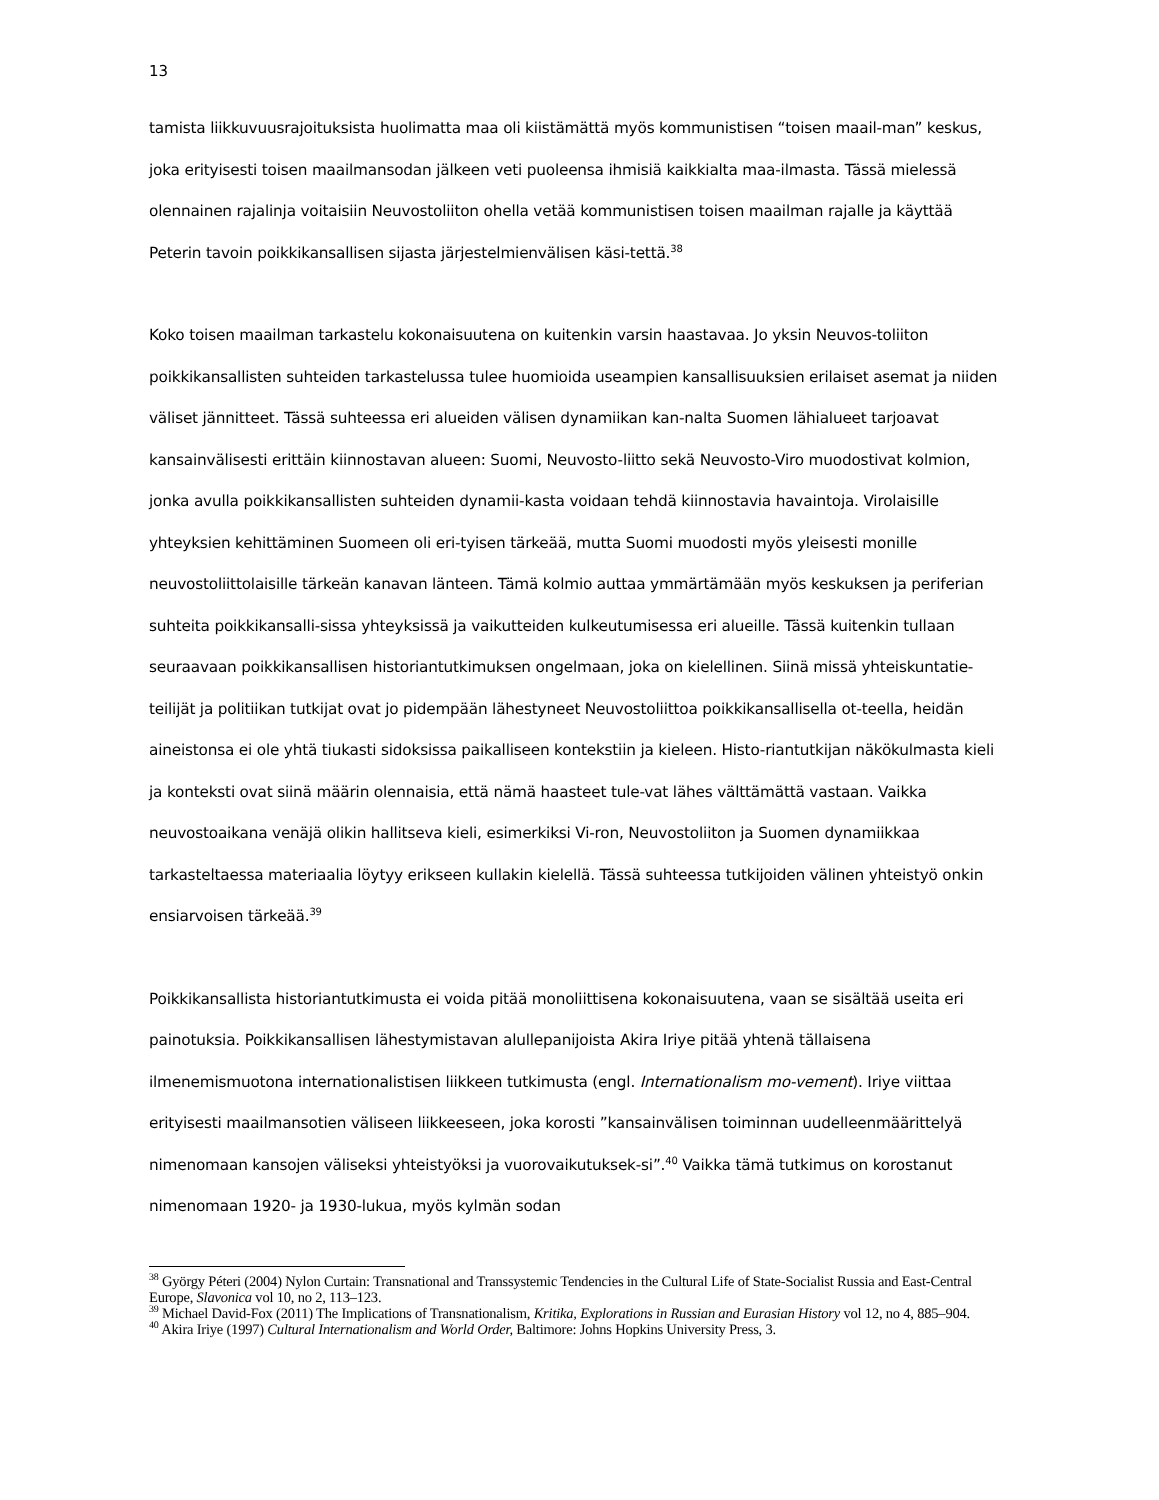13
tamista liikkuvuusrajoituksista huolimatta maa oli kiistämättä myös kommunistisen “toisen maail-man” keskus, joka erityisesti toisen maailmansodan jälkeen veti puoleensa ihmisiä kaikkialta maa-ilmasta. Tässä mielessä olennainen rajalinja voitaisiin Neuvostoliiton ohella vetää kommunistisen toisen maailman rajalle ja käyttää Peterin tavoin poikkikansallisen sijasta järjestelmienvälisen käsi-tettä.<sup>38</sup>
Koko toisen maailman tarkastelu kokonaisuutena on kuitenkin varsin haastavaa. Jo yksin Neuvos-toliiton poikkikansallisten suhteiden tarkastelussa tulee huomioida useampien kansallisuuksien erilaiset asemat ja niiden väliset jännitteet. Tässä suhteessa eri alueiden välisen dynamiikan kan-nalta Suomen lähialueet tarjoavat kansainvälisesti erittäin kiinnostavan alueen: Suomi, Neuvosto-liitto sekä Neuvosto-Viro muodostivat kolmion, jonka avulla poikkikansallisten suhteiden dynamii-kasta voidaan tehdä kiinnostavia havaintoja. Virolaisille yhteyksien kehittäminen Suomeen oli eri-tyisen tärkeää, mutta Suomi muodosti myös yleisesti monille neuvostoliittolaisille tärkeän kanavan länteen. Tämä kolmio auttaa ymmärtämään myös keskuksen ja periferian suhteita poikkikansalli-sissa yhteyksissä ja vaikutteiden kulkeutumisessa eri alueille. Tässä kuitenkin tullaan seuraavaan poikkikansallisen historiantutkimuksen ongelmaan, joka on kielellinen. Siinä missä yhteiskuntatie-teilijät ja politiikan tutkijat ovat jo pidempään lähestyneet Neuvostoliittoa poikkikansallisella ot-teella, heidän aineistonsa ei ole yhtä tiukasti sidoksissa paikalliseen kontekstiin ja kieleen. Histo-riantutkijan näkökulmasta kieli ja konteksti ovat siinä määrin olennaisia, että nämä haasteet tule-vat lähes välttämättä vastaan. Vaikka neuvostoaikana venäjä olikin hallitseva kieli, esimerkiksi Vi-ron, Neuvostoliiton ja Suomen dynamiikkaa tarkasteltaessa materiaalia löytyy erikseen kullakin kielellä. Tässä suhteessa tutkijoiden välinen yhteistyö onkin ensiarvoisen tärkeää.<sup>39</sup>
Poikkikansallista historiantutkimusta ei voida pitää monoliittisena kokonaisuutena, vaan se sisältää useita eri painotuksia. Poikkikansallisen lähestymistavan alullepanijoista Akira Iriye pitää yhtenä tällaisena ilmenemismuotona internationalistisen liikkeen tutkimusta (engl. Internationalism mo-vement). Iriye viittaa erityisesti maailmansotien väliseen liikkeeseen, joka korosti ”kansainvälisen toiminnan uudelleenmäärittelyä nimenomaan kansojen väliseksi yhteistyöksi ja vuorovaikutuksek-si”.<sup>40</sup> Vaikka tämä tutkimus on korostanut nimenomaan 1920- ja 1930-lukua, myös kylmän sodan
<sup>38</sup> György Péteri (2004) Nylon Curtain: Transnational and Transsystemic Tendencies in the Cultural Life of State-Socialist Russia and East-Central Europe, Slavonica vol 10, no 2, 113–123.
<sup>39</sup> Michael David-Fox (2011) The Implications of Transnationalism, Kritika, Explorations in Russian and Eurasian History vol 12, no 4, 885–904.
<sup>40</sup> Akira Iriye (1997) Cultural Internationalism and World Order, Baltimore: Johns Hopkins University Press, 3.